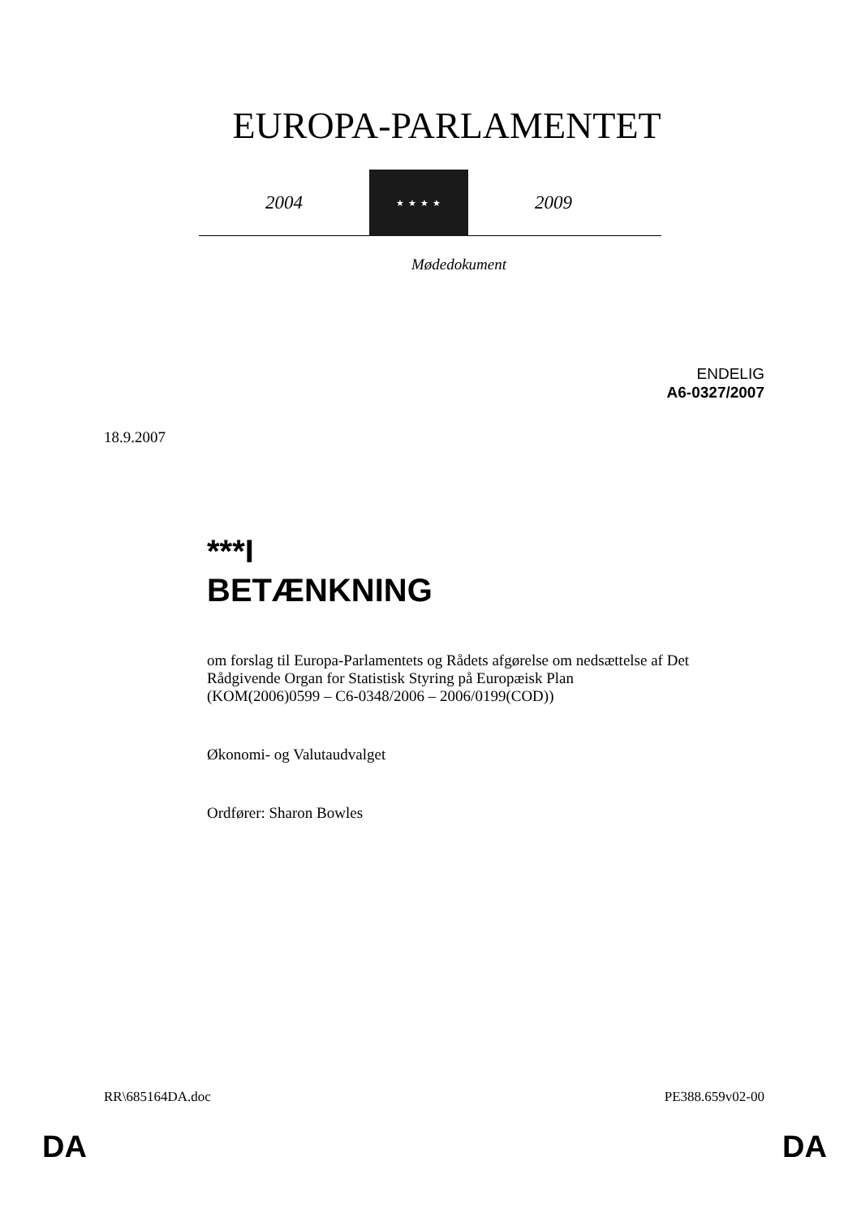EUROPA-PARLAMENTET
2004
★ ★ ★ ★
2009
Mødedokument
ENDELIG
A6-0327/2007
18.9.2007
***I
BETÆNKNING
om forslag til Europa-Parlamentets og Rådets afgørelse om nedsættelse af Det Rådgivende Organ for Statistisk Styring på Europæisk Plan
(KOM(2006)0599 – C6-0348/2006 – 2006/0199(COD))
Økonomi- og Valutaudvalget
Ordfører: Sharon Bowles
RR\685164DA.doc PE388.659v02-00
DA DA